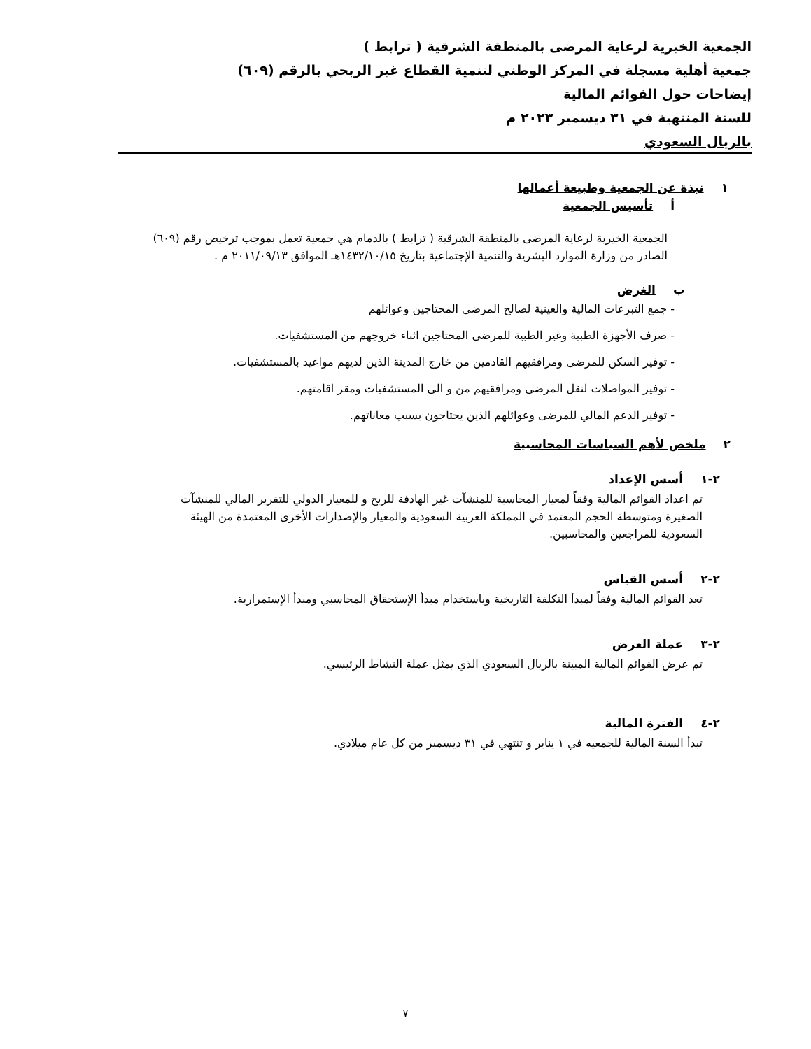الجمعية الخيرية لرعاية المرضى بالمنطقة الشرقية ( ترابط )
جمعية أهلية مسجلة في المركز الوطني لتنمية القطاع غير الربحي بالرقم (٦٠٩)
إيضاحات حول القوائم المالية
للسنة المنتهية في ٣١ ديسمبر ٢٠٢٣ م
بالريال السعودي
١ نبذة عن الجمعية وطبيعة أعمالها
أ تأسيس الجمعية
الجمعية الخيرية لرعاية المرضى بالمنطقة الشرقية ( ترابط ) بالدمام هي جمعية تعمل بموجب ترخيص رقم (٦٠٩) الصادر من وزارة الموارد البشرية والتنمية الإجتماعية بتاريخ ١٤٣٢/١٠/١٥هـ الموافق ٢٠١١/٠٩/١٣ م .
ب الغرض
- جمع التبرعات المالية والعينية لصالح المرضى المحتاجين وعوائلهم
- صرف الأجهزة الطبية وغير الطبية للمرضى المحتاجين اثناء خروجهم من المستشفيات.
- توفير السكن للمرضى ومرافقيهم القادمين من خارج المدينة الذين لديهم مواعيد بالمستشفيات.
- توفير المواصلات لنقل المرضى ومرافقيهم من و الى المستشفيات ومقر اقامتهم.
- توفير الدعم المالي للمرضى وعوائلهم الذين يحتاجون بسبب معاناتهم.
٢ ملخص لأهم السياسات المحاسبية
٢-١ أسس الإعداد
تم اعداد القوائم المالية وفقاً لمعيار المحاسبة للمنشآت غير الهادفة للربح و للمعيار الدولي للتقرير المالي للمنشآت الصغيرة ومتوسطة الحجم المعتمد في المملكة العربية السعودية والمعيار والإصدارات الأخرى المعتمدة من الهيئة السعودية للمراجعين والمحاسبين.
٢-٢ أسس القياس
تعد القوائم المالية وفقاً لمبدأ التكلفة التاريخية وباستخدام مبدأ الإستحقاق المحاسبي ومبدأ الإستمرارية.
٢-٣ عملة العرض
تم عرض القوائم المالية المبينة بالريال السعودي الذي يمثل عملة النشاط الرئيسي.
٢-٤ الفترة المالية
تبدأ السنة المالية للجمعيه في ١ يناير و تنتهي في ٣١ ديسمبر من كل عام ميلادي.
٧